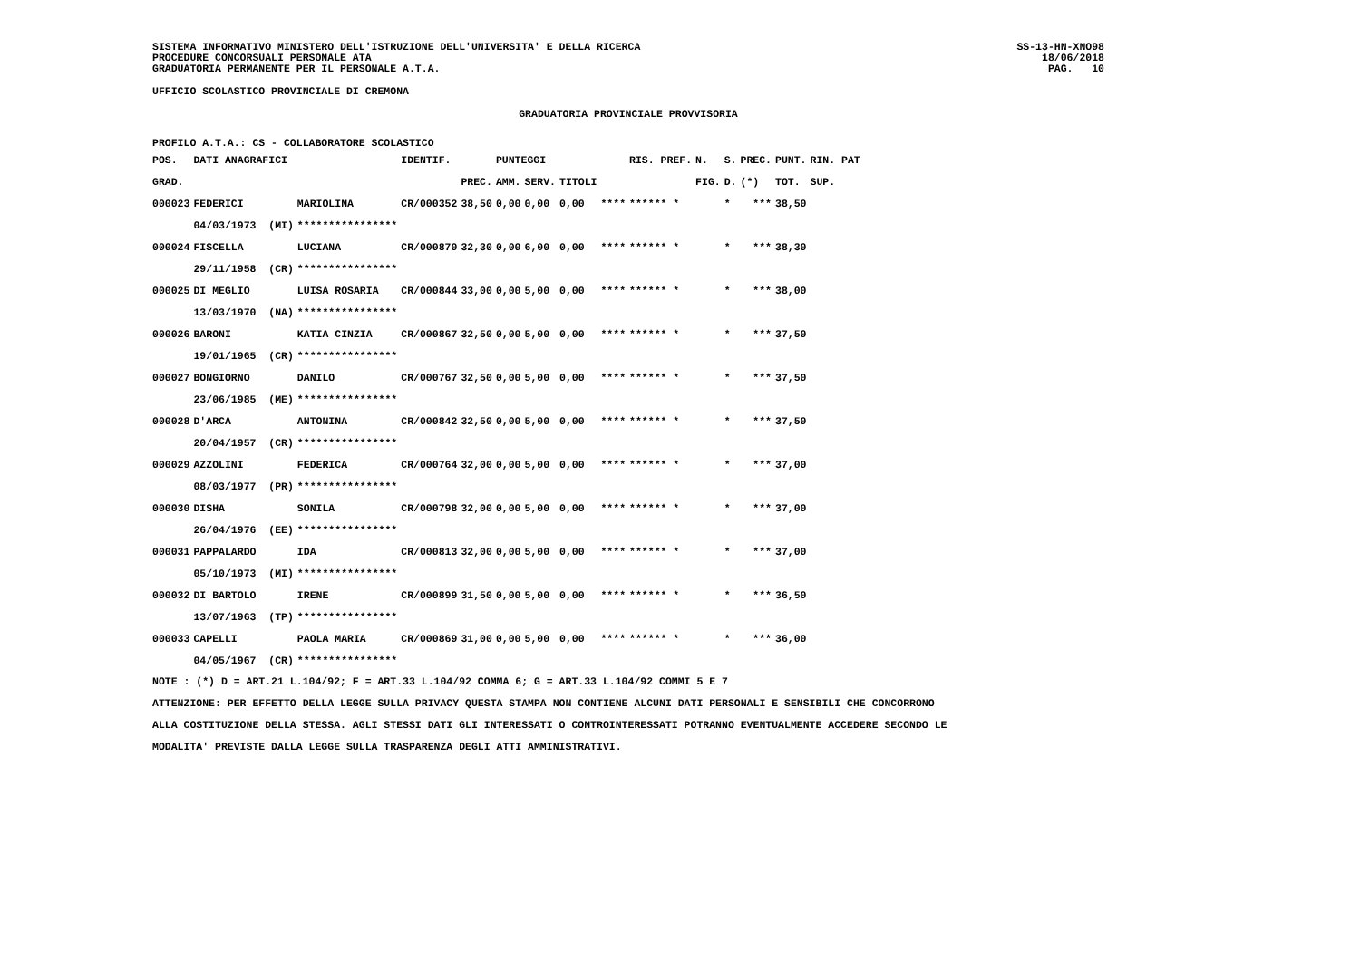SISTEMA INFORMATIVO MINISTERO DELL'ISTRUZIONE DELL'UNIVERSITA' E DELLA RICERCA
PROCEDURE CONCORSUALI PERSONALE ATA
GRADUATORIA PERMANENTE PER IL PERSONALE A.T.A.
SS-13-HN-XNO98
18/06/2018
PAG.   10
UFFICIO SCOLASTICO PROVINCIALE DI CREMONA
GRADUATORIA PROVINCIALE PROVVISORIA
PROFILO A.T.A.: CS - COLLABORATORE SCOLASTICO
| POS. | DATI ANAGRAFICI | | IDENTIF. | | PUNTEGGI | | | | RIS. PREF. | N. | S. | PREC. | PUNT. | RIN. PAT |
| --- | --- | --- | --- | --- | --- | --- | --- | --- | --- | --- | --- | --- | --- | --- |
| GRAD. | | | | PREC. | AMM. | SERV. | TITOLI | | | FIG. | D. | (*) | TOT. | SUP. |
| 000023 | FEDERICI | MARIOLINA | CR/000352 | 38,50 | 0,00 | 0,00 | 0,00 | **** | ****** * | | * | *** | 38,50 | |
| | 04/03/1973 (MI) | **************** | | | | | | | | | | | | |
| 000024 | FISCELLA | LUCIANA | CR/000870 | 32,30 | 0,00 | 6,00 | 0,00 | **** | ****** * | | * | *** | 38,30 | |
| | 29/11/1958 (CR) | **************** | | | | | | | | | | | | |
| 000025 | DI MEGLIO | LUISA ROSARIA | CR/000844 | 33,00 | 0,00 | 5,00 | 0,00 | **** | ****** * | | * | *** | 38,00 | |
| | 13/03/1970 (NA) | **************** | | | | | | | | | | | | |
| 000026 | BARONI | KATIA CINZIA | CR/000867 | 32,50 | 0,00 | 5,00 | 0,00 | **** | ****** * | | * | *** | 37,50 | |
| | 19/01/1965 (CR) | **************** | | | | | | | | | | | | |
| 000027 | BONGIORNO | DANILO | CR/000767 | 32,50 | 0,00 | 5,00 | 0,00 | **** | ****** * | | * | *** | 37,50 | |
| | 23/06/1985 (ME) | **************** | | | | | | | | | | | | |
| 000028 | D'ARCA | ANTONINA | CR/000842 | 32,50 | 0,00 | 5,00 | 0,00 | **** | ****** * | | * | *** | 37,50 | |
| | 20/04/1957 (CR) | **************** | | | | | | | | | | | | |
| 000029 | AZZOLINI | FEDERICA | CR/000764 | 32,00 | 0,00 | 5,00 | 0,00 | **** | ****** * | | * | *** | 37,00 | |
| | 08/03/1977 (PR) | **************** | | | | | | | | | | | | |
| 000030 | DISHA | SONILA | CR/000798 | 32,00 | 0,00 | 5,00 | 0,00 | **** | ****** * | | * | *** | 37,00 | |
| | 26/04/1976 (EE) | **************** | | | | | | | | | | | | |
| 000031 | PAPPALARDO | IDA | CR/000813 | 32,00 | 0,00 | 5,00 | 0,00 | **** | ****** * | | * | *** | 37,00 | |
| | 05/10/1973 (MI) | **************** | | | | | | | | | | | | |
| 000032 | DI BARTOLO | IRENE | CR/000899 | 31,50 | 0,00 | 5,00 | 0,00 | **** | ****** * | | * | *** | 36,50 | |
| | 13/07/1963 (TP) | **************** | | | | | | | | | | | | |
| 000033 | CAPELLI | PAOLA MARIA | CR/000869 | 31,00 | 0,00 | 5,00 | 0,00 | **** | ****** * | | * | *** | 36,00 | |
| | 04/05/1967 (CR) | **************** | | | | | | | | | | | | |
NOTE : (*) D = ART.21 L.104/92; F = ART.33 L.104/92 COMMA 6; G = ART.33 L.104/92 COMMI 5 E 7
ATTENZIONE: PER EFFETTO DELLA LEGGE SULLA PRIVACY QUESTA STAMPA NON CONTIENE ALCUNI DATI PERSONALI E SENSIBILI CHE CONCORRONO
ALLA COSTITUZIONE DELLA STESSA. AGLI STESSI DATI GLI INTERESSATI O CONTROINTERESSATI POTRANNO EVENTUALMENTE ACCEDERE SECONDO LE
MODALITA' PREVISTE DALLA LEGGE SULLA TRASPARENZA DEGLI ATTI AMMINISTRATIVI.